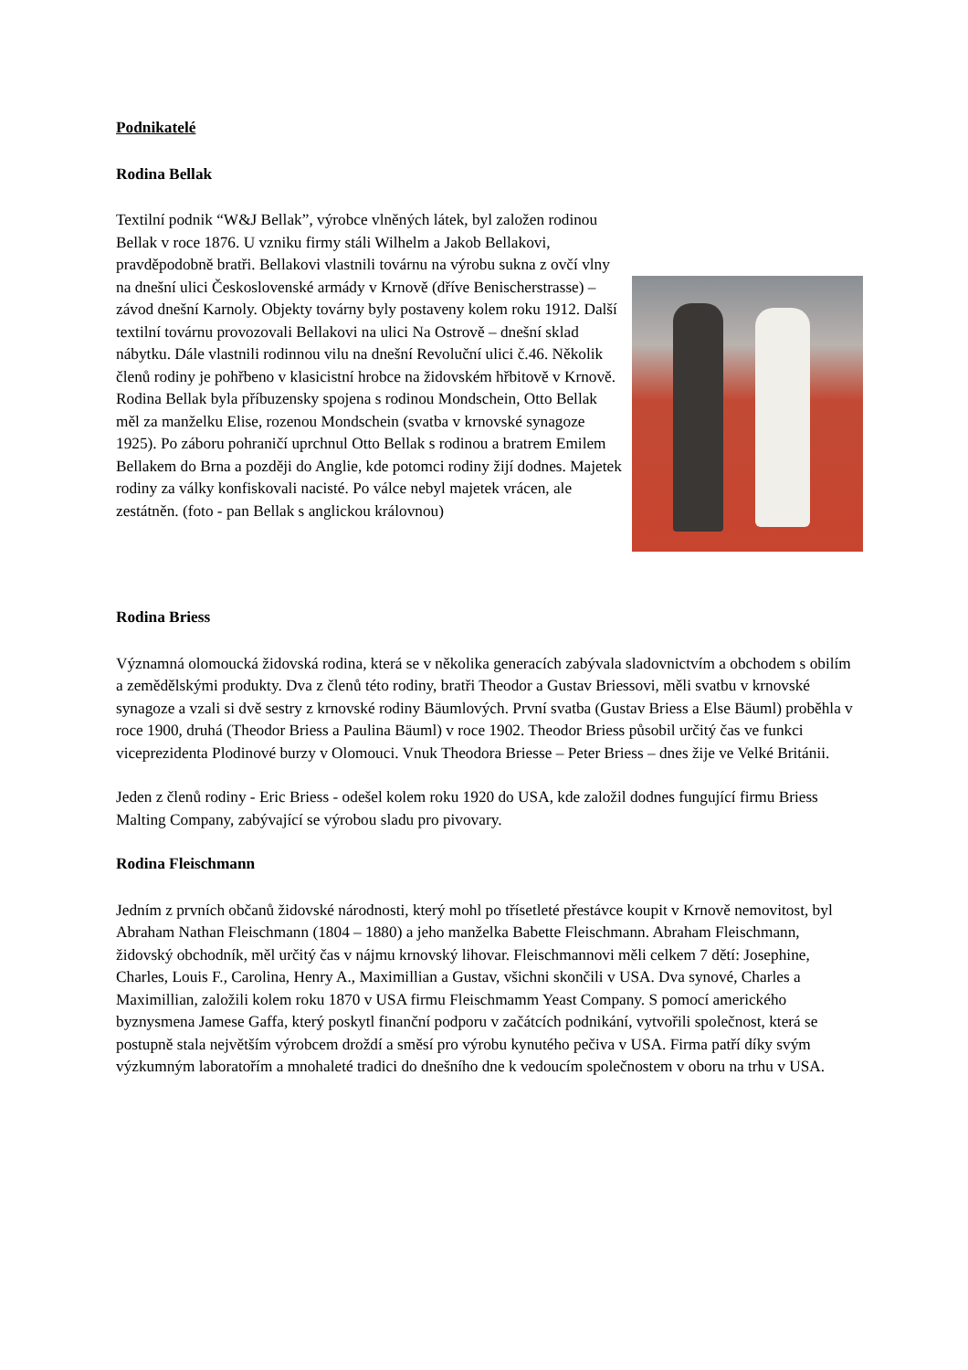Podnikatelé
Rodina Bellak
Textilní podnik “W&J Bellak”, výrobce vlněných látek, byl založen rodinou Bellak v roce 1876. U vzniku firmy stáli Wilhelm a Jakob Bellakovi, pravděpodobně bratři. Bellakovi vlastnili továrnu na výrobu sukna z ovčí vlny na dnešní ulici Československé armády v Krnově (dříve Benischerstrasse) – závod dnešní Karnoly. Objekty továrny byly postaveny kolem roku 1912. Další textilní továrnu provozovali Bellakovi na ulici Na Ostrově – dnešní sklad nábytku. Dále vlastnili rodinnou vilu na dnešní Revoluční ulici č.46. Několik členů rodiny je pohřbeno v klasicistní hrobce na židovském hřbitově v Krnově. Rodina Bellak byla příbuzensky spojena s rodinou Mondschein, Otto Bellak měl za manželku Elise, rozenou Mondschein (svatba v krnovské synagoze 1925). Po záboru pohraničí uprchnul Otto Bellak s rodinou a bratrem Emilem Bellakem do Brna a později do Anglie, kde potomci rodiny žijí dodnes. Majetek rodiny za války konfiskovali nacisté. Po válce nebyl majetek vrácen, ale zestátněn. (foto - pan Bellak s anglickou královnou)
Rodina Briess
Významná olomoucká židovská rodina, která se v několika generacích zabývala sladovnictvím a obchodem s obilím a zemědělskými produkty. Dva z členů této rodiny, bratři Theodor a Gustav Briessovi, měli svatbu v krnovské synagoze a vzali si dvě sestry z krnovské rodiny Bäumlových. První svatba (Gustav Briess a Else Bäuml) proběhla v roce 1900, druhá (Theodor Briess a Paulina Bäuml) v roce 1902. Theodor Briess působil určitý čas ve funkci viceprezidenta Plodinové burzy v Olomouci. Vnuk Theodora Briesse – Peter Briess – dnes žije ve Velké Británii.
Jeden z členů rodiny - Eric Briess - odešel kolem roku 1920 do USA, kde založil dodnes fungující firmu Briess Malting Company, zabývající se výrobou sladu pro pivovary.
Rodina Fleischmann
Jedním z prvních občanů židovské národnosti, který mohl po třísetleté přestávce koupit v Krnově nemovitost, byl Abraham Nathan Fleischmann (1804 – 1880) a jeho manželka Babette Fleischmann. Abraham Fleischmann, židovský obchodník, měl určitý čas v nájmu krnovský lihovar. Fleischmannovi měli celkem 7 dětí: Josephine, Charles, Louis F., Carolina, Henry A., Maximillian a Gustav, všichni skončili v USA. Dva synové, Charles a Maximillian, založili kolem roku 1870 v USA firmu Fleischmamm Yeast Company. S pomocí amerického byznysmena Jamese Gaffa, který poskytl finanční podporu v začátcích podnikání, vytvořili společnost, která se postupně stala největším výrobcem droždí a směsí pro výrobu kynutého pečiva v USA. Firma patří díky svým výzkumným laboratořím a mnohaleté tradici do dnešního dne k vedoucím společnostem v oboru na trhu v USA.